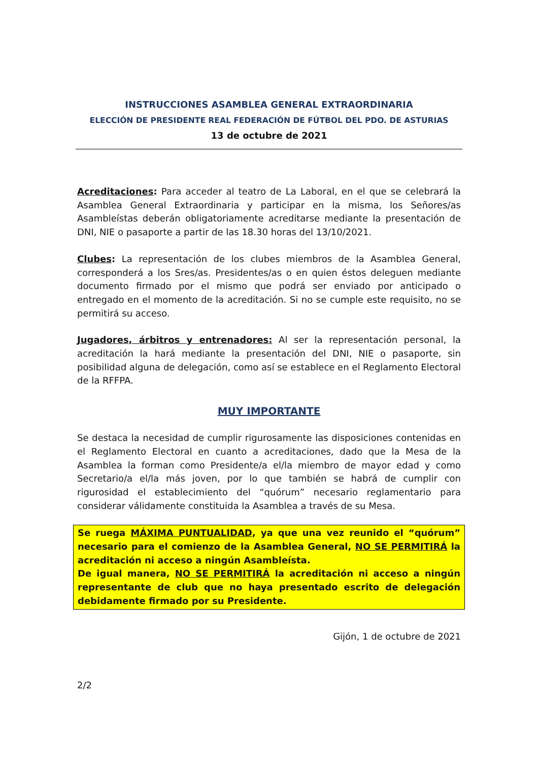INSTRUCCIONES ASAMBLEA GENERAL EXTRAORDINARIA
ELECCIÓN DE PRESIDENTE REAL FEDERACIÓN DE FÚTBOL DEL PDO. DE ASTURIAS
13 de octubre de 2021
Acreditaciones: Para acceder al teatro de La Laboral, en el que se celebrará la Asamblea General Extraordinaria y participar en la misma, los Señores/as Asambleístas deberán obligatoriamente acreditarse mediante la presentación de DNI, NIE o pasaporte a partir de las 18.30 horas del 13/10/2021.
Clubes: La representación de los clubes miembros de la Asamblea General, corresponderá a los Sres/as. Presidentes/as o en quien éstos deleguen mediante documento firmado por el mismo que podrá ser enviado por anticipado o entregado en el momento de la acreditación. Si no se cumple este requisito, no se permitirá su acceso.
Jugadores, árbitros y entrenadores: Al ser la representación personal, la acreditación la hará mediante la presentación del DNI, NIE o pasaporte, sin posibilidad alguna de delegación, como así se establece en el Reglamento Electoral de la RFFPA.
MUY IMPORTANTE
Se destaca la necesidad de cumplir rigurosamente las disposiciones contenidas en el Reglamento Electoral en cuanto a acreditaciones, dado que la Mesa de la Asamblea la forman como Presidente/a el/la miembro de mayor edad y como Secretario/a el/la más joven, por lo que también se habrá de cumplir con rigurosidad el establecimiento del “quórum” necesario reglamentario para considerar válidamente constituida la Asamblea a través de su Mesa.
Se ruega MÁXIMA PUNTUALIDAD, ya que una vez reunido el “quórum” necesario para el comienzo de la Asamblea General, NO SE PERMITIRÁ la acreditación ni acceso a ningún Asambleísta.
De igual manera, NO SE PERMITIRÁ la acreditación ni acceso a ningún representante de club que no haya presentado escrito de delegación debidamente firmado por su Presidente.
Gijón, 1 de octubre de 2021
2/2